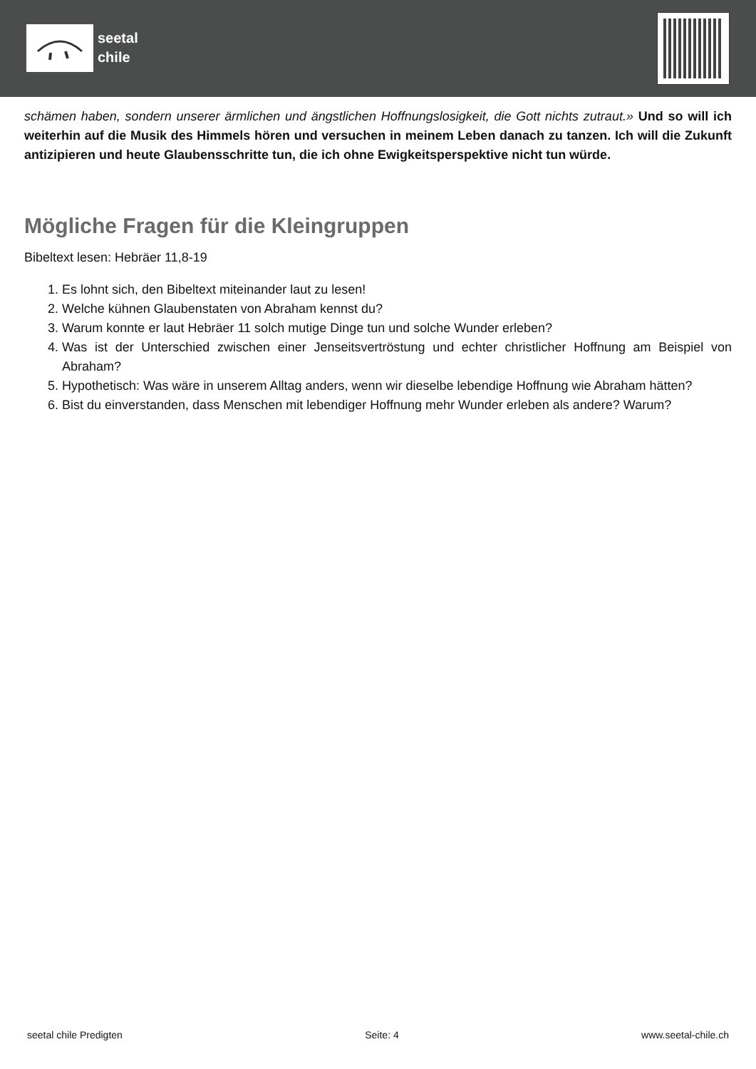seetal
chile
schämen haben, sondern unserer ärmlichen und ängstlichen Hoffnungslosigkeit, die Gott nichts zutraut.» Und so will ich weiterhin auf die Musik des Himmels hören und versuchen in meinem Leben danach zu tanzen. Ich will die Zukunft antizipieren und heute Glaubensschritte tun, die ich ohne Ewigkeitsperspektive nicht tun würde.
Mögliche Fragen für die Kleingruppen
Bibeltext lesen: Hebräer 11,8-19
1. Es lohnt sich, den Bibeltext miteinander laut zu lesen!
2. Welche kühnen Glaubenstaten von Abraham kennst du?
3. Warum konnte er laut Hebräer 11 solch mutige Dinge tun und solche Wunder erleben?
4. Was ist der Unterschied zwischen einer Jenseitsvertröstung und echter christlicher Hoffnung am Beispiel von Abraham?
5. Hypothetisch: Was wäre in unserem Alltag anders, wenn wir dieselbe lebendige Hoffnung wie Abraham hätten?
6. Bist du einverstanden, dass Menschen mit lebendiger Hoffnung mehr Wunder erleben als andere? Warum?
seetal chile Predigten Seite: 4 www.seetal-chile.ch